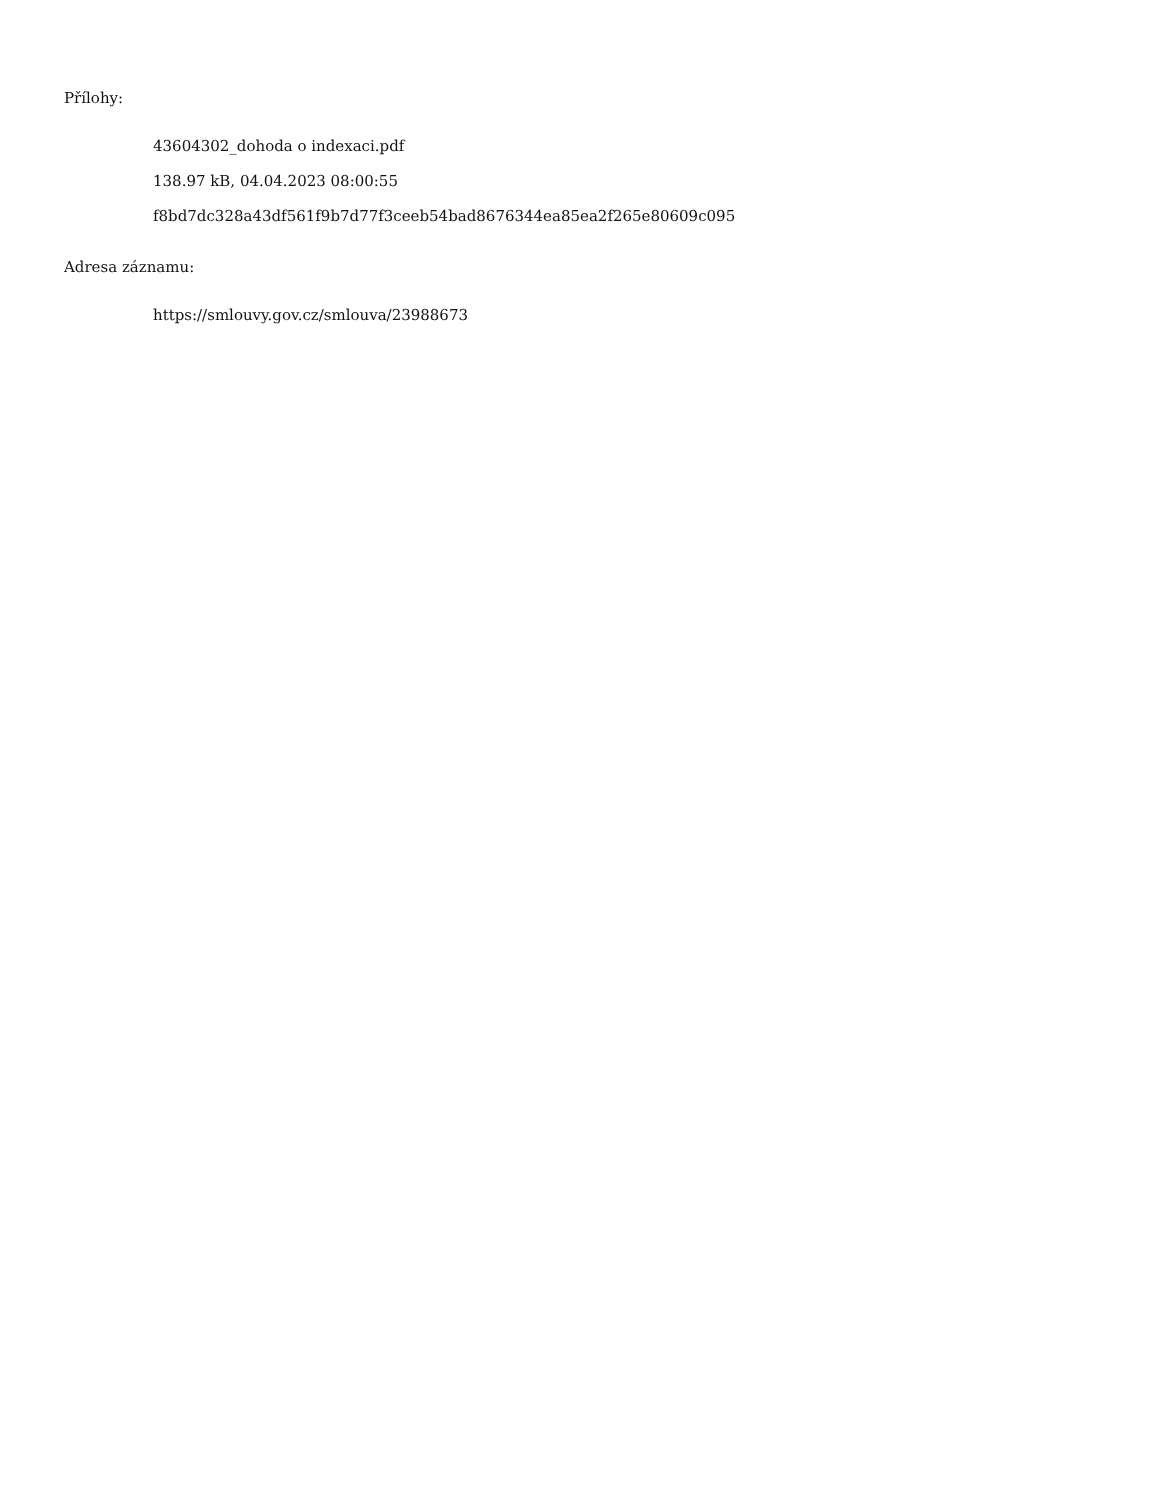Přílohy:
43604302_dohoda o indexaci.pdf
138.97 kB, 04.04.2023 08:00:55
f8bd7dc328a43df561f9b7d77f3ceeb54bad8676344ea85ea2f265e80609c095
Adresa záznamu:
https://smlouvy.gov.cz/smlouva/23988673